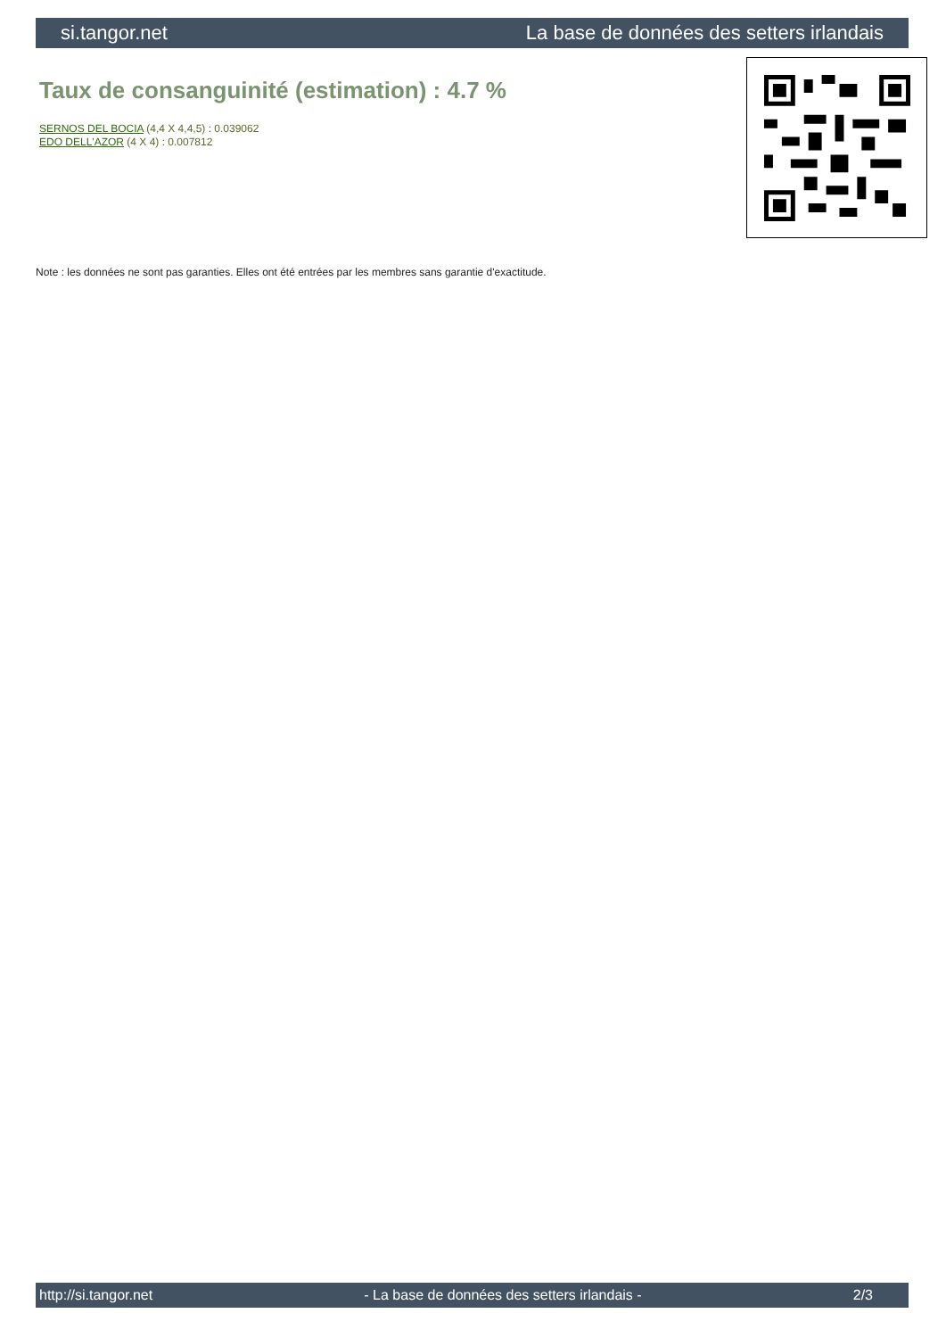si.tangor.net La base de données des setters irlandais
Taux de consanguinité (estimation) : 4.7 %
SERNOS DEL BOCIA (4,4 X 4,4,5) : 0.039062
EDO DELL'AZOR (4 X 4) : 0.007812
Note : les données ne sont pas garanties. Elles ont été entrées par les membres sans garantie d'exactitude.
http://si.tangor.net - La base de données des setters irlandais - 2/3